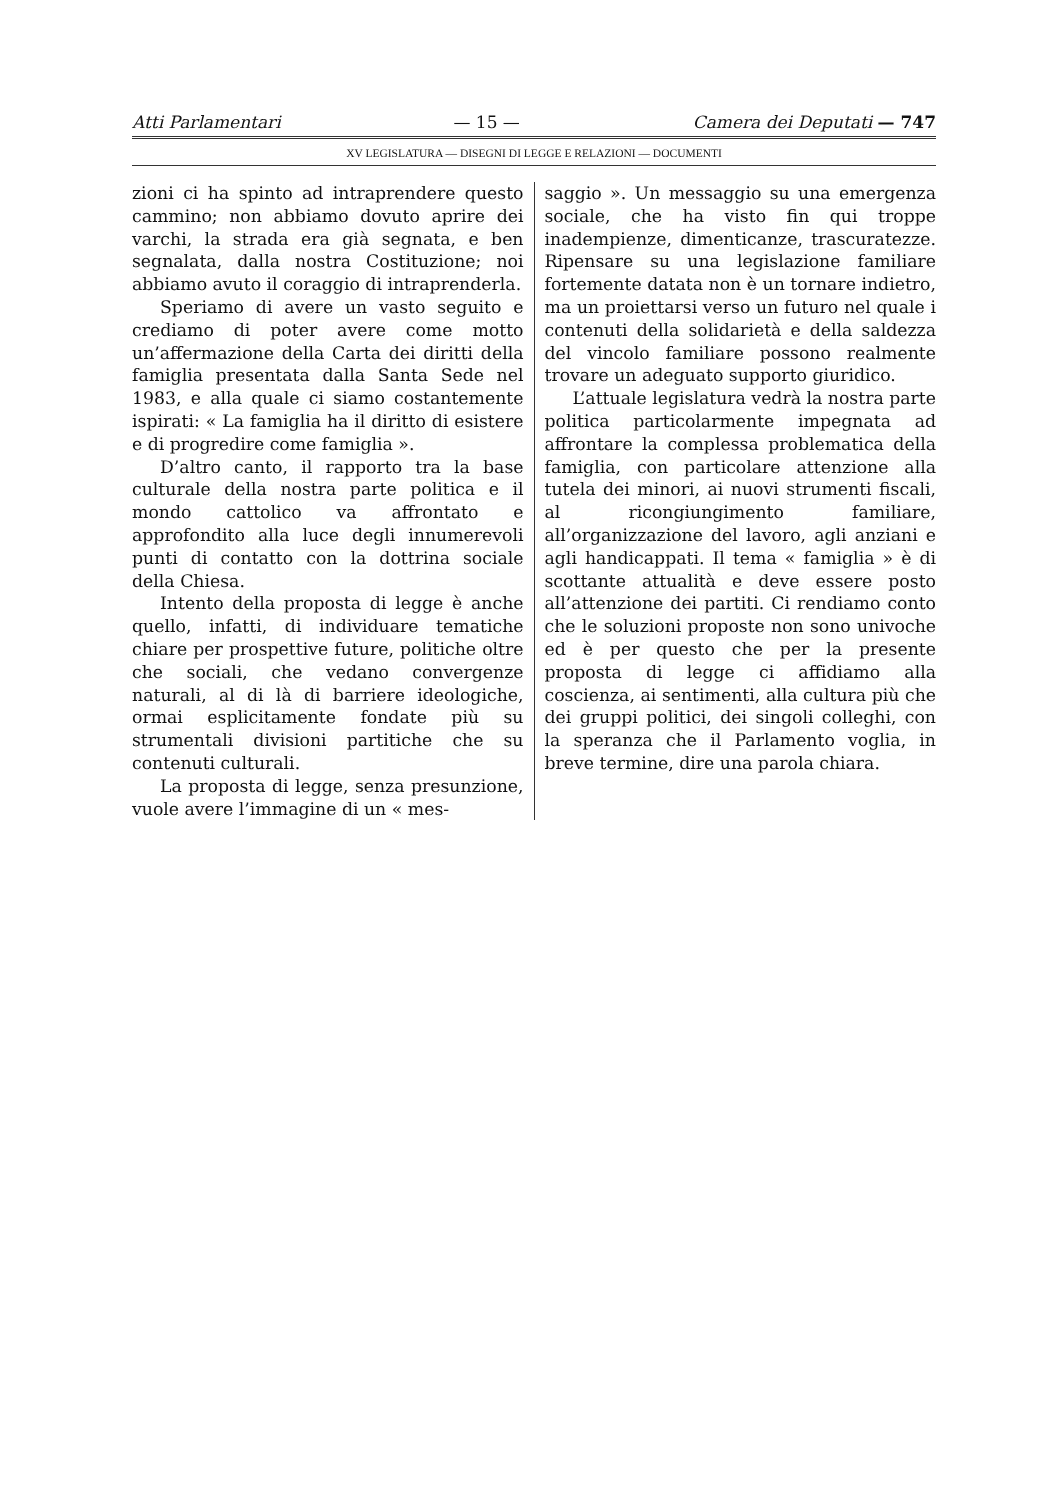Atti Parlamentari — 15 — Camera dei Deputati — 747
XV LEGISLATURA — DISEGNI DI LEGGE E RELAZIONI — DOCUMENTI
zioni ci ha spinto ad intraprendere questo cammino; non abbiamo dovuto aprire dei varchi, la strada era già segnata, e ben segnalata, dalla nostra Costituzione; noi abbiamo avuto il coraggio di intraprenderla.
Speriamo di avere un vasto seguito e crediamo di poter avere come motto un’affermazione della Carta dei diritti della famiglia presentata dalla Santa Sede nel 1983, e alla quale ci siamo costantemente ispirati: « La famiglia ha il diritto di esistere e di progredire come famiglia ».
D’altro canto, il rapporto tra la base culturale della nostra parte politica e il mondo cattolico va affrontato e approfondito alla luce degli innumerevoli punti di contatto con la dottrina sociale della Chiesa.
Intento della proposta di legge è anche quello, infatti, di individuare tematiche chiare per prospettive future, politiche oltre che sociali, che vedano convergenze naturali, al di là di barriere ideologiche, ormai esplicitamente fondate più su strumentali divisioni partitiche che su contenuti culturali.
La proposta di legge, senza presunzione, vuole avere l’immagine di un « mes-
saggio ». Un messaggio su una emergenza sociale, che ha visto fin qui troppe inadempienze, dimenticanze, trascuratezze. Ripensare su una legislazione familiare fortemente datata non è un tornare indietro, ma un proiettarsi verso un futuro nel quale i contenuti della solidarietà e della saldezza del vincolo familiare possono realmente trovare un adeguato supporto giuridico.
L’attuale legislatura vedrà la nostra parte politica particolarmente impegnata ad affrontare la complessa problematica della famiglia, con particolare attenzione alla tutela dei minori, ai nuovi strumenti fiscali, al ricongiungimento familiare, all’organizzazione del lavoro, agli anziani e agli handicappati. Il tema « famiglia » è di scottante attualità e deve essere posto all’attenzione dei partiti. Ci rendiamo conto che le soluzioni proposte non sono univoche ed è per questo che per la presente proposta di legge ci affidiamo alla coscienza, ai sentimenti, alla cultura più che dei gruppi politici, dei singoli colleghi, con la speranza che il Parlamento voglia, in breve termine, dire una parola chiara.